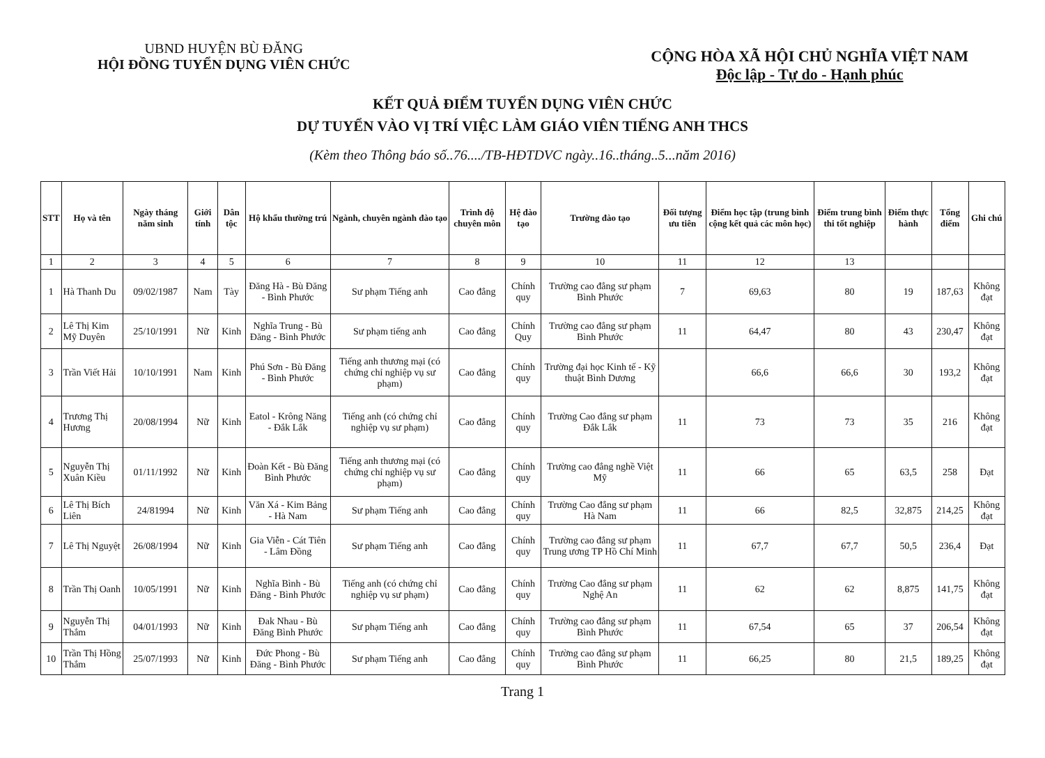UBND HUYỆN BÙ ĐĂNG
HỘI ĐỒNG TUYỂN DỤNG VIÊN CHỨC
CỘNG HÒA XÃ HỘI CHỦ NGHĨA VIỆT NAM
Độc lập - Tự do - Hạnh phúc
KẾT QUẢ ĐIỂM TUYỂN DỤNG VIÊN CHỨC
DỰ TUYỂN VÀO VỊ TRÍ VIỆC LÀM GIÁO VIÊN TIẾNG ANH THCS
(Kèm theo Thông báo số..76..../TB-HĐTDVC ngày..16..tháng..5...năm 2016)
| STT | Họ và tên | Ngày tháng năm sinh | Giới tính | Dân tộc | Hộ khẩu thường trú | Ngành, chuyên ngành đào tạo | Trình độ chuyên môn | Hệ đào tạo | Trường đào tạo | Đối tượng ưu tiên | Điểm học tập (trung bình cộng kết quả các môn học) | Điểm trung bình thi tốt nghiệp | Điểm thực hành | Tổng điểm | Ghi chú |
| --- | --- | --- | --- | --- | --- | --- | --- | --- | --- | --- | --- | --- | --- | --- | --- |
| 1 | 2 | 3 | 4 | 5 | 6 | 7 | 8 | 9 | 10 | 11 | 12 | 13 | | | |
| 1 | Hà Thanh Du | 09/02/1987 | Nam | Tày | Đăng Hà - Bù Đăng - Bình Phước | Sư phạm Tiếng anh | Cao đẳng | Chính quy | Trường cao đẳng sư phạm Bình Phước | 7 | 69,63 | 80 | 19 | 187,63 | Không đạt |
| 2 | Lê Thị Kim Mỹ Duyên | 25/10/1991 | Nữ | Kinh | Nghĩa Trung - Bù Đăng - Bình Phước | Sư phạm tiếng anh | Cao đẳng | Chính Quy | Trường cao đẳng sư phạm Bình Phước | 11 | 64,47 | 80 | 43 | 230,47 | Không đạt |
| 3 | Trần Viết Hải | 10/10/1991 | Nam | Kinh | Phú Sơn - Bù Đăng - Bình Phước | Tiếng anh thương mại (có chứng chỉ nghiệp vụ sư phạm) | Cao đẳng | Chính quy | Trường đại học Kinh tế - Kỹ thuật Bình Dương | | 66,6 | 66,6 | 30 | 193,2 | Không đạt |
| 4 | Trương Thị Hương | 20/08/1994 | Nữ | Kinh | Eatol - Krông Năng - Đắk Lắk | Tiếng anh (có chứng chỉ nghiệp vụ sư phạm) | Cao đẳng | Chính quy | Trường Cao đẳng sư phạm Đắk Lắk | 11 | 73 | 73 | 35 | 216 | Không đạt |
| 5 | Nguyễn Thị Xuân Kiều | 01/11/1992 | Nữ | Kinh | Đoàn Kết - Bù Đăng Bình Phước | Tiếng anh thương mại (có chứng chỉ nghiệp vụ sư phạm) | Cao đẳng | Chính quy | Trường cao đẳng nghề Việt Mỹ | 11 | 66 | 65 | 63,5 | 258 | Đạt |
| 6 | Lê Thị Bích Liên | 24/81994 | Nữ | Kinh | Văn Xá - Kim Bảng - Hà Nam | Sư phạm Tiếng anh | Cao đẳng | Chính quy | Trường Cao đẳng sư phạm Hà Nam | 11 | 66 | 82,5 | 32,875 | 214,25 | Không đạt |
| 7 | Lê Thị Nguyệt | 26/08/1994 | Nữ | Kinh | Gia Viễn - Cát Tiên - Lâm Đồng | Sư phạm Tiếng anh | Cao đẳng | Chính quy | Trường cao đẳng sư phạm Trung ương TP Hồ Chí Minh | 11 | 67,7 | 67,7 | 50,5 | 236,4 | Đạt |
| 8 | Trần Thị Oanh | 10/05/1991 | Nữ | Kinh | Nghĩa Bình - Bù Đăng - Bình Phước | Tiếng anh (có chứng chỉ nghiệp vụ sư phạm) | Cao đẳng | Chính quy | Trường Cao đẳng sư phạm Nghệ An | 11 | 62 | 62 | 8,875 | 141,75 | Không đạt |
| 9 | Nguyễn Thị Thắm | 04/01/1993 | Nữ | Kinh | Đak Nhau - Bù Đăng Bình Phước | Sư phạm Tiếng anh | Cao đẳng | Chính quy | Trường cao đẳng sư phạm Bình Phước | 11 | 67,54 | 65 | 37 | 206,54 | Không đạt |
| 10 | Trần Thị Hồng Thắm | 25/07/1993 | Nữ | Kinh | Đức Phong - Bù Đăng - Bình Phước | Sư phạm Tiếng anh | Cao đẳng | Chính quy | Trường cao đẳng sư phạm Bình Phước | 11 | 66,25 | 80 | 21,5 | 189,25 | Không đạt |
Trang 1